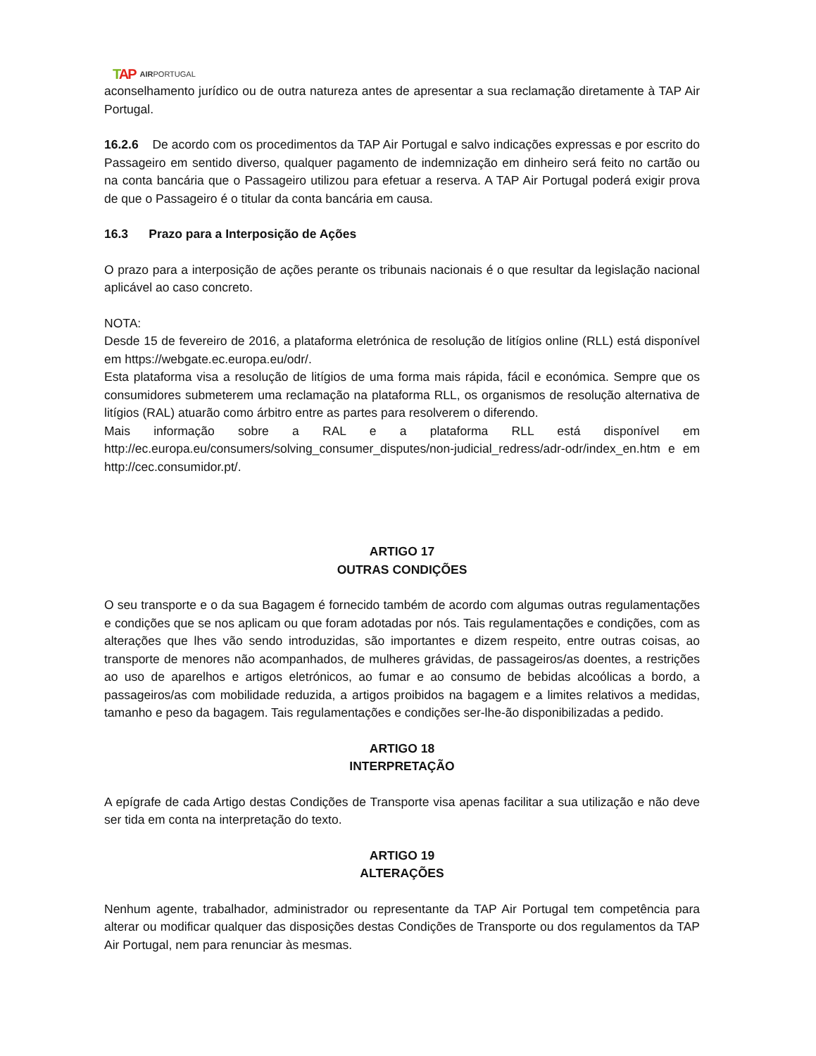TAP AIRPORTUGAL
aconselhamento jurídico ou de outra natureza antes de apresentar a sua reclamação diretamente à TAP Air Portugal.
16.2.6 De acordo com os procedimentos da TAP Air Portugal e salvo indicações expressas e por escrito do Passageiro em sentido diverso, qualquer pagamento de indemnização em dinheiro será feito no cartão ou na conta bancária que o Passageiro utilizou para efetuar a reserva. A TAP Air Portugal poderá exigir prova de que o Passageiro é o titular da conta bancária em causa.
16.3 Prazo para a Interposição de Ações
O prazo para a interposição de ações perante os tribunais nacionais é o que resultar da legislação nacional aplicável ao caso concreto.
NOTA:
Desde 15 de fevereiro de 2016, a plataforma eletrónica de resolução de litígios online (RLL) está disponível em https://webgate.ec.europa.eu/odr/.
Esta plataforma visa a resolução de litígios de uma forma mais rápida, fácil e económica. Sempre que os consumidores submeterem uma reclamação na plataforma RLL, os organismos de resolução alternativa de litígios (RAL) atuarão como árbitro entre as partes para resolverem o diferendo.
Mais informação sobre a RAL e a plataforma RLL está disponível em http://ec.europa.eu/consumers/solving_consumer_disputes/non-judicial_redress/adr-odr/index_en.htm e em http://cec.consumidor.pt/.
ARTIGO 17
OUTRAS CONDIÇÕES
O seu transporte e o da sua Bagagem é fornecido também de acordo com algumas outras regulamentações e condições que se nos aplicam ou que foram adotadas por nós. Tais regulamentações e condições, com as alterações que lhes vão sendo introduzidas, são importantes e dizem respeito, entre outras coisas, ao transporte de menores não acompanhados, de mulheres grávidas, de passageiros/as doentes, a restrições ao uso de aparelhos e artigos eletrónicos, ao fumar e ao consumo de bebidas alcoólicas a bordo, a passageiros/as com mobilidade reduzida, a artigos proibidos na bagagem e a limites relativos a medidas, tamanho e peso da bagagem. Tais regulamentações e condições ser-lhe-ão disponibilizadas a pedido.
ARTIGO 18
INTERPRETAÇÃO
A epígrafe de cada Artigo destas Condições de Transporte visa apenas facilitar a sua utilização e não deve ser tida em conta na interpretação do texto.
ARTIGO 19
ALTERAÇÕES
Nenhum agente, trabalhador, administrador ou representante da TAP Air Portugal tem competência para alterar ou modificar qualquer das disposições destas Condições de Transporte ou dos regulamentos da TAP Air Portugal, nem para renunciar às mesmas.